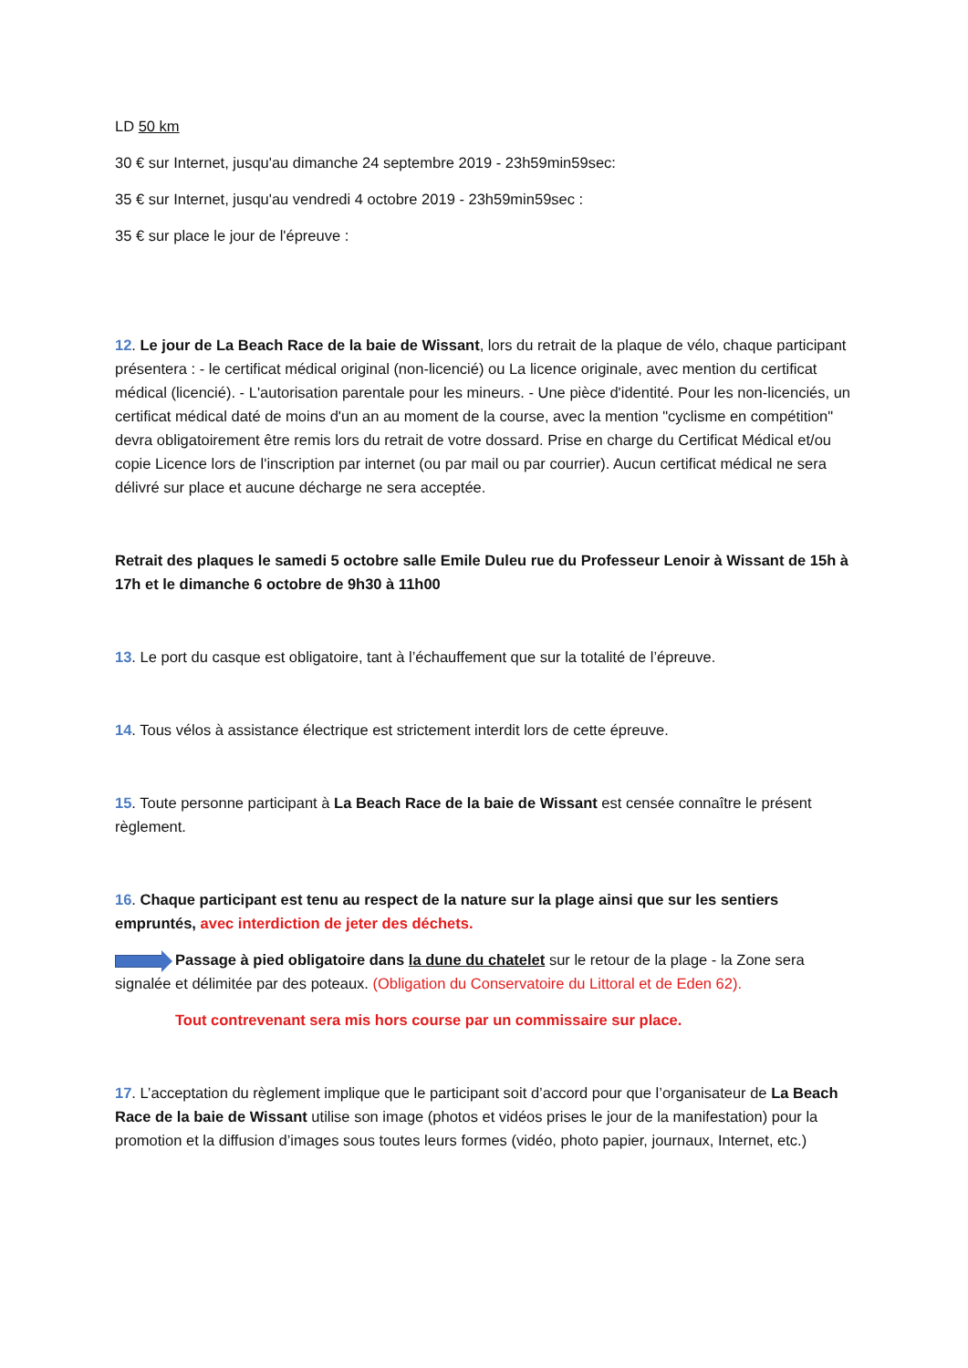LD 50 km
30 € sur Internet, jusqu'au dimanche 24 septembre 2019 - 23h59min59sec:
35 € sur Internet, jusqu'au vendredi 4 octobre 2019 - 23h59min59sec :
35 € sur place le jour de l'épreuve :
12. Le jour de La Beach Race de la baie de Wissant, lors du retrait de la plaque de vélo, chaque participant présentera : - le certificat médical original (non-licencié) ou La licence originale, avec mention du certificat médical (licencié). - L'autorisation parentale pour les mineurs. - Une pièce d'identité. Pour les non-licenciés, un certificat médical daté de moins d'un an au moment de la course, avec la mention "cyclisme en compétition" devra obligatoirement être remis lors du retrait de votre dossard. Prise en charge du Certificat Médical et/ou copie Licence lors de l'inscription par internet (ou par mail ou par courrier). Aucun certificat médical ne sera délivré sur place et aucune décharge ne sera acceptée.
Retrait des plaques le samedi 5 octobre salle Emile Duleu rue du Professeur Lenoir à Wissant de 15h à 17h et le dimanche 6 octobre de 9h30 à 11h00
13. Le port du casque est obligatoire, tant à l’échauffement que sur la totalité de l’épreuve.
14. Tous vélos à assistance électrique est strictement interdit lors de cette épreuve.
15. Toute personne participant à La Beach Race de la baie de Wissant est censée connaître le présent règlement.
16. Chaque participant est tenu au respect de la nature sur la plage ainsi que sur les sentiers empruntés, avec interdiction de jeter des déchets.
Passage à pied obligatoire dans la dune du chatelet sur le retour de la plage - la Zone sera signalée et délimitée par des poteaux. (Obligation du Conservatoire du Littoral et de Eden 62).
Tout contrevenant sera mis hors course par un commissaire sur place.
17. L’acceptation du règlement implique que le participant soit d’accord pour que l’organisateur de La Beach Race de la baie de Wissant utilise son image (photos et vidéos prises le jour de la manifestation) pour la promotion et la diffusion d’images sous toutes leurs formes (vidéo, photo papier, journaux, Internet, etc.)